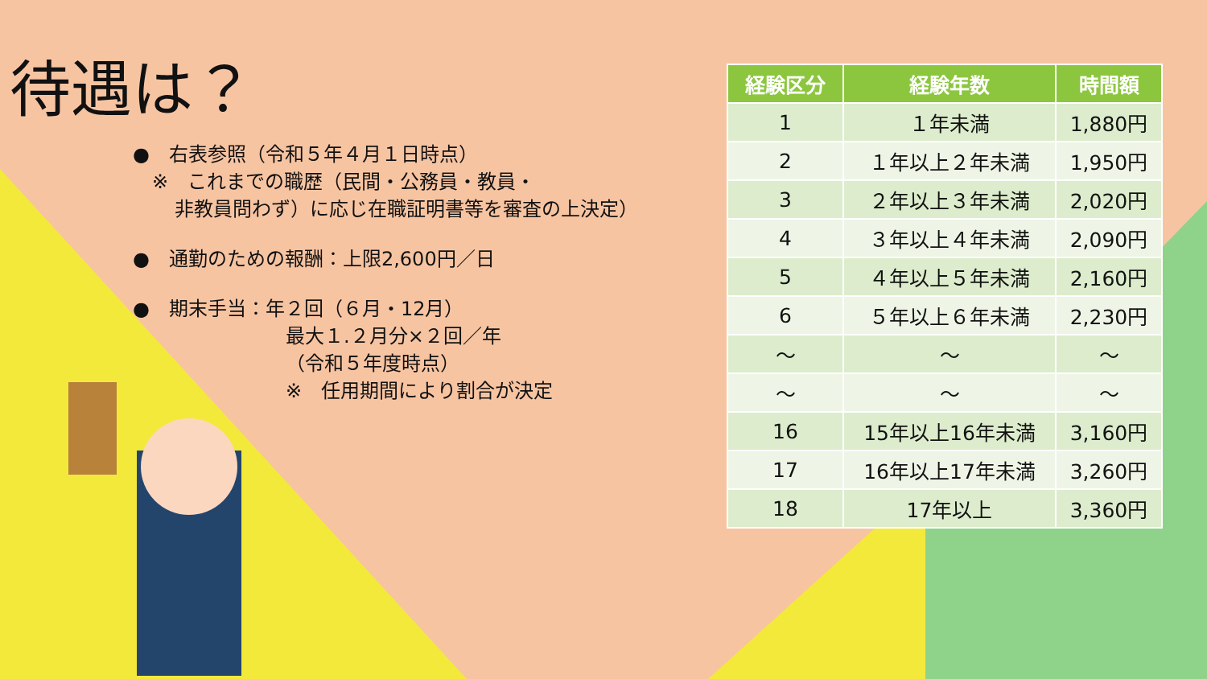待遇は？
●　右表参照（令和５年４月１日時点）
　※　これまでの職歴（民間・公務員・教員・
非教員問わず）に応じ在職証明書等を審査の上決定）
●　通勤のための報酬：上限2,600円／日
●　期末手当：年２回（６月・12月）
最大１.２月分×２回／年
（令和５年度時点）
※　任用期間により割合が決定
| 経験区分 | 経験年数 | 時間額 |
| --- | --- | --- |
| 1 | １年未満 | 1,880円 |
| 2 | １年以上２年未満 | 1,950円 |
| 3 | ２年以上３年未満 | 2,020円 |
| 4 | ３年以上４年未満 | 2,090円 |
| 5 | ４年以上５年未満 | 2,160円 |
| 6 | ５年以上６年未満 | 2,230円 |
| ～ | ～ | ～ |
| ～ | ～ | ～ |
| 16 | 15年以上16年未満 | 3,160円 |
| 17 | 16年以上17年未満 | 3,260円 |
| 18 | 17年以上 | 3,360円 |